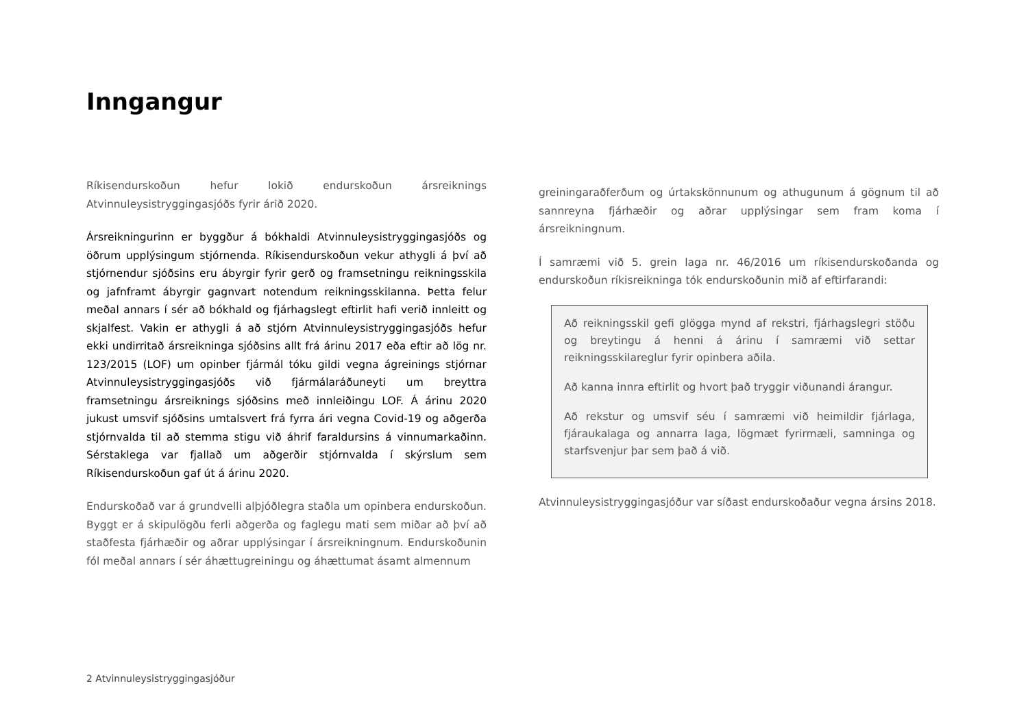Inngangur
Ríkisendurskoðun hefur lokið endurskoðun ársreiknings Atvinnuleysistryggingasjóðs fyrir árið 2020.
Ársreikningurinn er byggður á bókhaldi Atvinnuleysistryggingasjóðs og öðrum upplýsingum stjórnenda. Ríkisendurskoðun vekur athygli á því að stjórnendur sjóðsins eru ábyrgir fyrir gerð og framsetningu reikningsskila og jafnframt ábyrgir gagnvart notendum reikningsskilanna. Þetta felur meðal annars í sér að bókhald og fjárhagslegt eftirlit hafi verið innleitt og skjalfest. Vakin er athygli á að stjórn Atvinnuleysistryggingasjóðs hefur ekki undirritað ársreikninga sjóðsins allt frá árinu 2017 eða eftir að lög nr. 123/2015 (LOF) um opinber fjármál tóku gildi vegna ágreinings stjórnar Atvinnuleysistryggingasjóðs við fjármálaráðuneyti um breyttra framsetningu ársreiknings sjóðsins með innleiðingu LOF. Á árinu 2020 jukust umsvif sjóðsins umtalsvert frá fyrra ári vegna Covid-19 og aðgerða stjórnvalda til að stemma stigu við áhrif faraldursins á vinnumarkaðinn. Sérstaklega var fjallað um aðgerðir stjórnvalda í skýrslum sem Ríkisendurskoðun gaf út á árinu 2020.
Endurskoðað var á grundvelli alþjóðlegra staðla um opinbera endurskoðun. Byggt er á skipulögðu ferli aðgerða og faglegu mati sem miðar að því að staðfesta fjárhæðir og aðrar upplýsingar í ársreikningnum. Endurskoðunin fól meðal annars í sér áhættugreiningu og áhættumat ásamt almennum
greiningaraðferðum og úrtakskönnunum og athugunum á gögnum til að sannreyna fjárhæðir og aðrar upplýsingar sem fram koma í ársreikningnum.
Í samræmi við 5. grein laga nr. 46/2016 um ríkisendurskoðanda og endurskoðun ríkisreikninga tók endurskoðunin mið af eftirfarandi:
Að reikningsskil gefi glögga mynd af rekstri, fjárhagslegri stöðu og breytingu á henni á árinu í samræmi við settar reikningsskilareglur fyrir opinbera aðila.
Að kanna innra eftirlit og hvort það tryggir viðunandi árangur.
Að rekstur og umsvif séu í samræmi við heimildir fjárlaga, fjáraukalaga og annarra laga, lögmæt fyrirmæli, samninga og starfsvenjur þar sem það á við.
Atvinnuleysistryggingasjóður var síðast endurskoðaður vegna ársins 2018.
2 Atvinnuleysistryggingasjóður